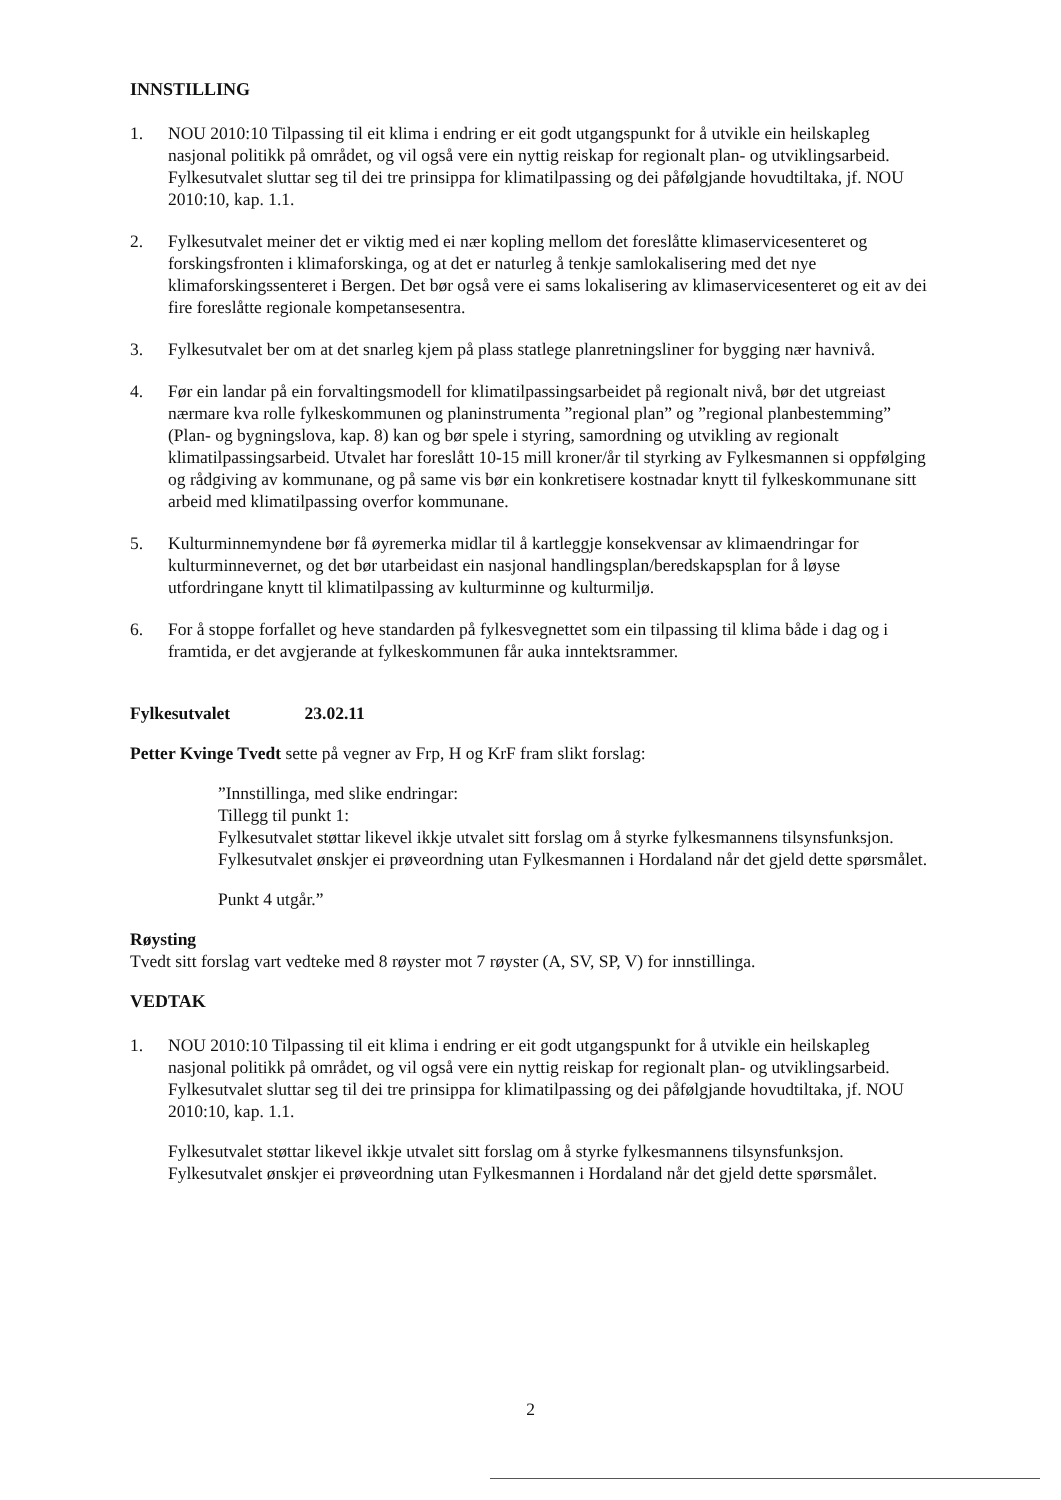INNSTILLING
1. NOU 2010:10 Tilpassing til eit klima i endring er eit godt utgangspunkt for å utvikle ein heilskapleg nasjonal politikk på området, og vil også vere ein nyttig reiskap for regionalt plan- og utviklingsarbeid. Fylkesutvalet sluttar seg til dei tre prinsippa for klimatilpassing og dei påfølgjande hovudtiltaka, jf. NOU 2010:10, kap. 1.1.
2. Fylkesutvalet meiner det er viktig med ei nær kopling mellom det foreslåtte klimaservicesenteret og forskingsfronten i klimaforskinga, og at det er naturleg å tenkje samlokalisering med det nye klimaforskingssenteret i Bergen. Det bør også vere ei sams lokalisering av klimaservicesenteret og eit av dei fire foreslåtte regionale kompetansesentra.
3. Fylkesutvalet ber om at det snarleg kjem på plass statlege planretningsliner for bygging nær havnivå.
4. Før ein landar på ein forvaltingsmodell for klimatilpassingsarbeidet på regionalt nivå, bør det utgreiast nærmare kva rolle fylkeskommunen og planinstrumenta ”regional plan” og ”regional planbestemming” (Plan- og bygningslova, kap. 8) kan og bør spele i styring, samordning og utvikling av regionalt klimatilpassingsarbeid. Utvalet har foreslått 10-15 mill kroner/år til styrking av Fylkesmannen si oppfølging og rådgiving av kommunane, og på same vis bør ein konkretisere kostnadar knytt til fylkeskommunane sitt arbeid med klimatilpassing overfor kommunane.
5. Kulturminnemyndene bør få øyremerka midlar til å kartleggje konsekvensar av klimaendringar for kulturminnevernet, og det bør utarbeidast ein nasjonal handlingsplan/beredskapsplan for å løyse utfordringane knytt til klimatilpassing av kulturminne og kulturmiljø.
6. For å stoppe forfallet og heve standarden på fylkesvegnettet som ein tilpassing til klima både i dag og i framtida, er det avgjerande at fylkeskommunen får auka inntektsrammer.
Fylkesutvalet 23.02.11
Petter Kvinge Tvedt sette på vegner av Frp, H og KrF fram slikt forslag:
”Innstillinga, med slike endringar:
Tillegg til punkt 1:
Fylkesutvalet støttar likevel ikkje utvalet sitt forslag om å styrke fylkesmannens tilsynsfunksjon. Fylkesutvalet ønskjer ei prøveordning utan Fylkesmannen i Hordaland når det gjeld dette spørsmålet.
Punkt 4 utgår.”
Røysting
Tvedt sitt forslag vart vedteke med 8 røyster mot 7 røyster (A, SV, SP, V) for innstillinga.
VEDTAK
1. NOU 2010:10 Tilpassing til eit klima i endring er eit godt utgangspunkt for å utvikle ein heilskapleg nasjonal politikk på området, og vil også vere ein nyttig reiskap for regionalt plan- og utviklingsarbeid. Fylkesutvalet sluttar seg til dei tre prinsippa for klimatilpassing og dei påfølgjande hovudtiltaka, jf. NOU 2010:10, kap. 1.1.
Fylkesutvalet støttar likevel ikkje utvalet sitt forslag om å styrke fylkesmannens tilsynsfunksjon. Fylkesutvalet ønskjer ei prøveordning utan Fylkesmannen i Hordaland når det gjeld dette spørsmålet.
2